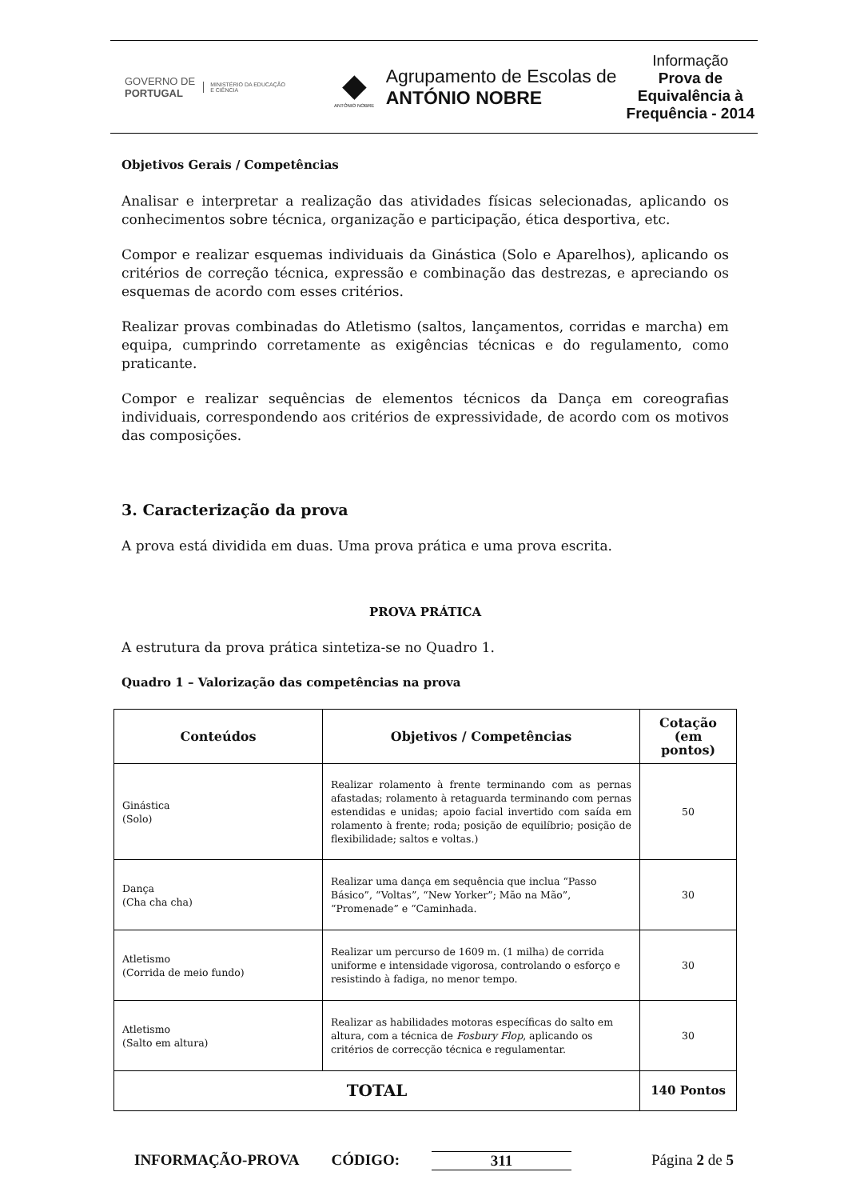GOVERNO DE
PORTUGAL
MINISTÉRIO DA EDUCAÇÃO
E CIÊNCIA
◆
ANTÓNIO NOBRE
Agrupamento de Escolas de
ANTÓNIO NOBRE
Informação
Prova de Equivalência à Frequência - 2014
Objetivos Gerais / Competências
Analisar e interpretar a realização das atividades físicas selecionadas, aplicando os conhecimentos sobre técnica, organização e participação, ética desportiva, etc.
Compor e realizar esquemas individuais da Ginástica (Solo e Aparelhos), aplicando os critérios de correção técnica, expressão e combinação das destrezas, e apreciando os esquemas de acordo com esses critérios.
Realizar provas combinadas do Atletismo (saltos, lançamentos, corridas e marcha) em equipa, cumprindo corretamente as exigências técnicas e do regulamento, como praticante.
Compor e realizar sequências de elementos técnicos da Dança em coreografias individuais, correspondendo aos critérios de expressividade, de acordo com os motivos das composições.
3. Caracterização da prova
A prova está dividida em duas. Uma prova prática e uma prova escrita.
PROVA PRÁTICA
A estrutura da prova prática sintetiza-se no Quadro 1.
Quadro 1 – Valorização das competências na prova
| Conteúdos | Objetivos / Competências | Cotação (em pontos) |
| --- | --- | --- |
| Ginástica (Solo) | Realizar rolamento à frente terminando com as pernas afastadas; rolamento à retaguarda terminando com pernas estendidas e unidas; apoio facial invertido com saída em rolamento à frente; roda; posição de equilíbrio; posição de flexibilidade; saltos e voltas.) | 50 |
| Dança (Cha cha cha) | Realizar uma dança em sequência que inclua “Passo Básico”, “Voltas”, “New Yorker”; Mão na Mão”, “Promenade” e “Caminhada. | 30 |
| Atletismo (Corrida de meio fundo) | Realizar um percurso de 1609 m. (1 milha) de corrida uniforme e intensidade vigorosa, controlando o esforço e resistindo à fadiga, no menor tempo. | 30 |
| Atletismo (Salto em altura) | Realizar as habilidades motoras específicas do salto em altura, com a técnica de Fosbury Flop , aplicando os critérios de correcção técnica e regulamentar. | 30 |
| TOTAL | | 140 Pontos |
INFORMAÇÃO-PROVA CÓDIGO: 311 Página 2 de 5